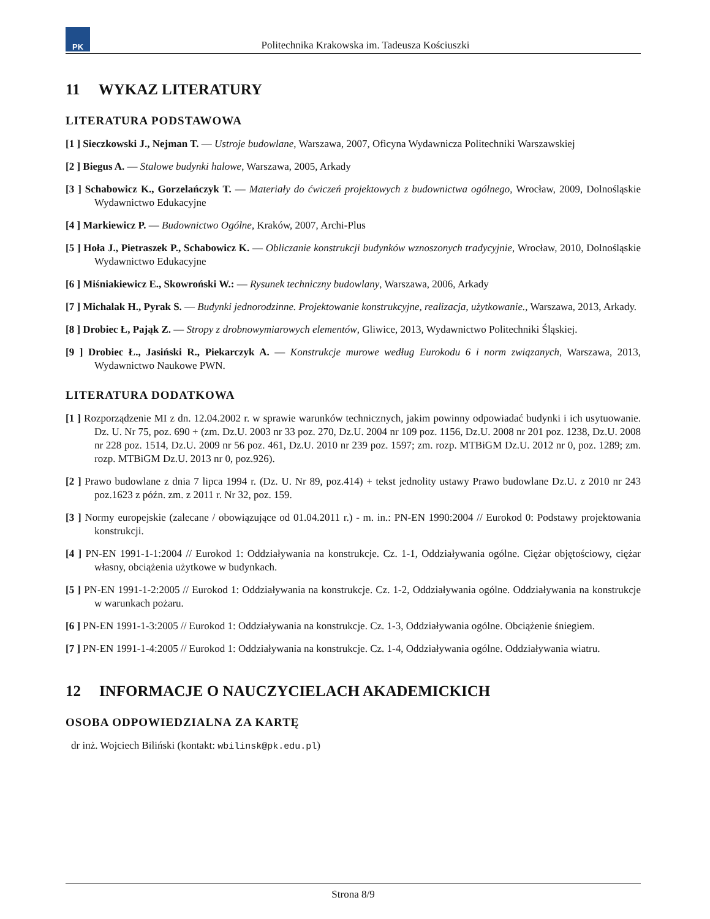PK
Politechnika Krakowska im. Tadeusza Kościuszki
11 WYKAZ LITERATURY
LITERATURA PODSTAWOWA
[1 ] Sieczkowski J., Nejman T. — Ustroje budowlane, Warszawa, 2007, Oficyna Wydawnicza Politechniki Warszawskiej
[2 ] Biegus A. — Stalowe budynki halowe, Warszawa, 2005, Arkady
[3 ] Schabowicz K., Gorzelańczyk T. — Materiały do ćwiczeń projektowych z budownictwa ogólnego, Wrocław, 2009, Dolnośląskie Wydawnictwo Edukacyjne
[4 ] Markiewicz P. — Budownictwo Ogólne, Kraków, 2007, Archi-Plus
[5 ] Hoła J., Pietraszek P., Schabowicz K. — Obliczanie konstrukcji budynków wznoszonych tradycyjnie, Wrocław, 2010, Dolnośląskie Wydawnictwo Edukacyjne
[6 ] Miśniakiewicz E., Skowroński W.: — Rysunek techniczny budowlany, Warszawa, 2006, Arkady
[7 ] Michalak H., Pyrak S. — Budynki jednorodzinne. Projektowanie konstrukcyjne, realizacja, użytkowanie., Warszawa, 2013, Arkady.
[8 ] Drobiec Ł, Pająk Z. — Stropy z drobnowymiarowych elementów, Gliwice, 2013, Wydawnictwo Politechniki Śląskiej.
[9 ] Drobiec Ł., Jasiński R., Piekarczyk A. — Konstrukcje murowe według Eurokodu 6 i norm związanych, Warszawa, 2013, Wydawnictwo Naukowe PWN.
LITERATURA DODATKOWA
[1 ] Rozporządzenie MI z dn. 12.04.2002 r. w sprawie warunków technicznych, jakim powinny odpowiadać budynki i ich usytuowanie. Dz. U. Nr 75, poz. 690 + (zm. Dz.U. 2003 nr 33 poz. 270, Dz.U. 2004 nr 109 poz. 1156, Dz.U. 2008 nr 201 poz. 1238, Dz.U. 2008 nr 228 poz. 1514, Dz.U. 2009 nr 56 poz. 461, Dz.U. 2010 nr 239 poz. 1597; zm. rozp. MTBiGM Dz.U. 2012 nr 0, poz. 1289; zm. rozp. MTBiGM Dz.U. 2013 nr 0, poz.926).
[2 ] Prawo budowlane z dnia 7 lipca 1994 r. (Dz. U. Nr 89, poz.414) + tekst jednolity ustawy Prawo budowlane Dz.U. z 2010 nr 243 poz.1623 z późn. zm. z 2011 r. Nr 32, poz. 159.
[3 ] Normy europejskie (zalecane / obowiązujące od 01.04.2011 r.) - m. in.: PN-EN 1990:2004 // Eurokod 0: Podstawy projektowania konstrukcji.
[4 ] PN-EN 1991-1-1:2004 // Eurokod 1: Oddziaływania na konstrukcje. Cz. 1-1, Oddziaływania ogólne. Ciężar objętościowy, ciężar własny, obciążenia użytkowe w budynkach.
[5 ] PN-EN 1991-1-2:2005 // Eurokod 1: Oddziaływania na konstrukcje. Cz. 1-2, Oddziaływania ogólne. Oddziaływania na konstrukcje w warunkach pożaru.
[6 ] PN-EN 1991-1-3:2005 // Eurokod 1: Oddziaływania na konstrukcje. Cz. 1-3, Oddziaływania ogólne. Obciążenie śniegiem.
[7 ] PN-EN 1991-1-4:2005 // Eurokod 1: Oddziaływania na konstrukcje. Cz. 1-4, Oddziaływania ogólne. Oddziaływania wiatru.
12 INFORMACJE O NAUCZYCIELACH AKADEMICKICH
OSOBA ODPOWIEDZIALNA ZA KARTĘ
dr inż. Wojciech Biliński (kontakt: wbilinsk@pk.edu.pl)
Strona 8/9